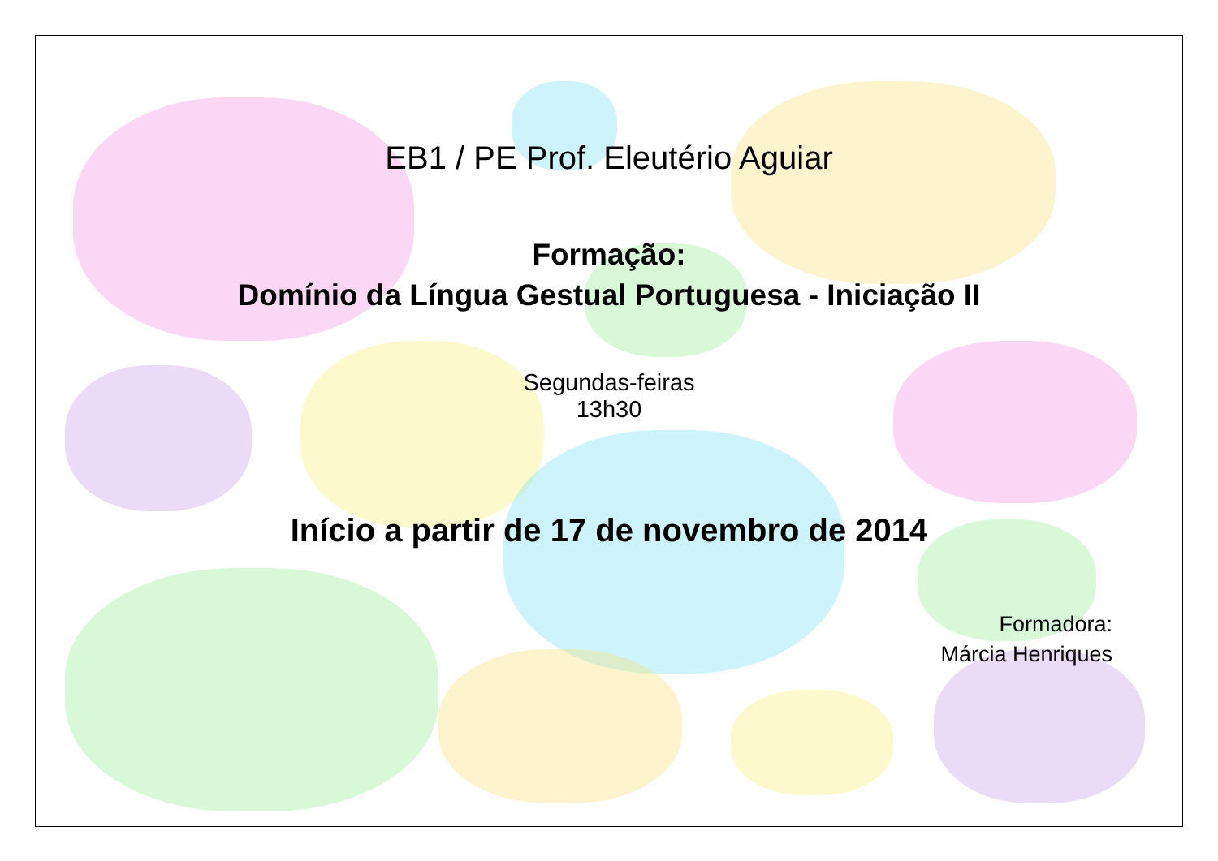EB1 / PE Prof. Eleutério Aguiar
Formação:
Domínio da Língua Gestual Portuguesa - Iniciação II
Segundas-feiras
13h30
Início a partir de 17 de novembro de 2014
Formadora:
Márcia Henriques